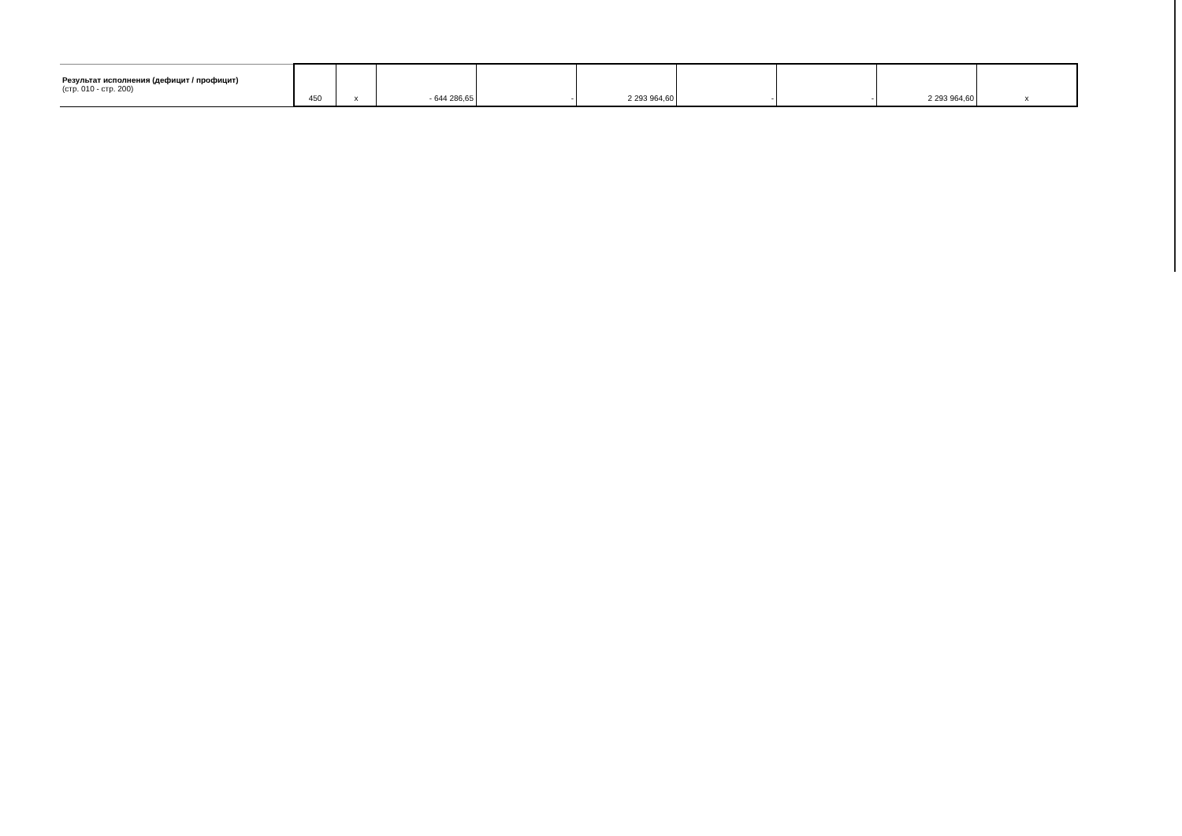| Результат исполнения (дефицит / профицит) (стр. 010 - стр. 200) | 450 | x | - 644 286,65 | - | 2 293 964,60 | - | - | 2 293 964,60 | x |